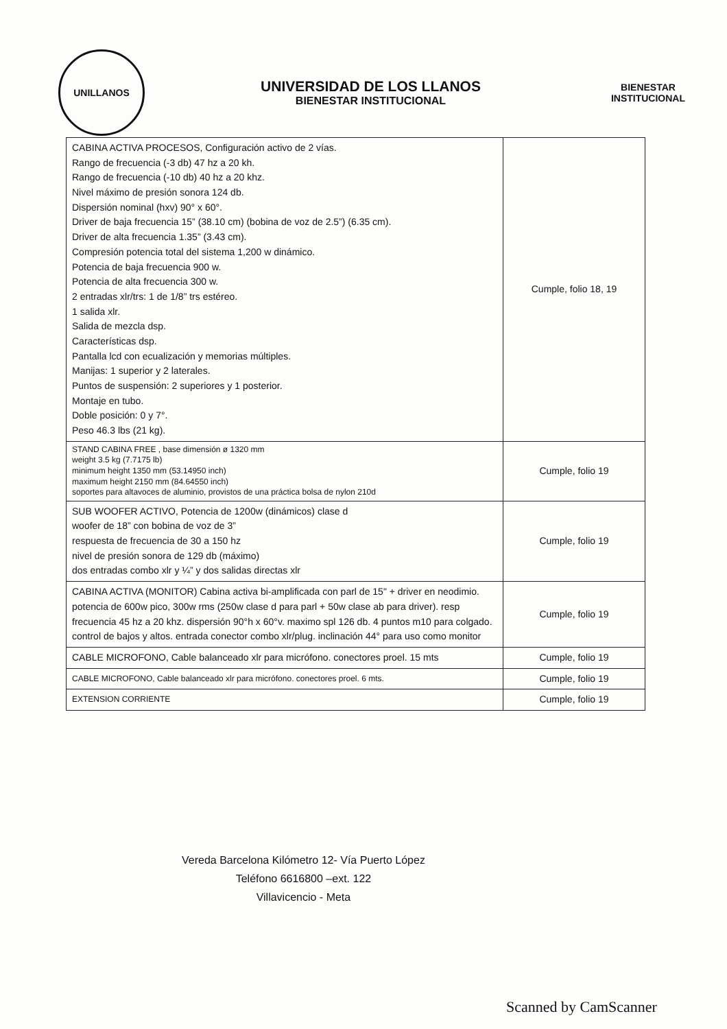UNILLANOS
UNIVERSIDAD DE LOS LLANOS
BIENESTAR INSTITUCIONAL
BIENESTAR
INSTITUCIONAL
| CABINA ACTIVA PROCESOS, Configuración activo de 2 vías. Rango de frecuencia (-3 db) 47 hz a 20 kh. Rango de frecuencia (-10 db) 40 hz a 20 khz. Nivel máximo de presión sonora 124 db. Dispersión nominal (hxv) 90° x 60°. Driver de baja frecuencia 15” (38.10 cm) (bobina de voz de 2.5”) (6.35 cm). Driver de alta frecuencia 1.35” (3.43 cm). Compresión potencia total del sistema 1,200 w dinámico. Potencia de baja frecuencia 900 w. Potencia de alta frecuencia 300 w. 2 entradas xlr/trs: 1 de 1/8” trs estéreo. 1 salida xlr. Salida de mezcla dsp. Características dsp. Pantalla lcd con ecualización y memorias múltiples. Manijas: 1 superior y 2 laterales. Puntos de suspensión: 2 superiores y 1 posterior. Montaje en tubo. Doble posición: 0 y 7°. Peso 46.3 lbs (21 kg). | Cumple, folio 18, 19 |
| STAND CABINA FREE , base dimensión ø 1320 mm weight 3.5 kg (7.7175 lb) minimum height 1350 mm (53.14950 inch) maximum height 2150 mm (84.64550 inch) soportes para altavoces de aluminio, provistos de una práctica bolsa de nylon 210d | Cumple, folio 19 |
| SUB WOOFER ACTIVO, Potencia de 1200w (dinámicos) clase d woofer de 18” con bobina de voz de 3” respuesta de frecuencia de 30 a 150 hz nivel de presión sonora de 129 db (máximo) dos entradas combo xlr y ¼” y dos salidas directas xlr | Cumple, folio 19 |
| CABINA ACTIVA (MONITOR) Cabina activa bi-amplificada con parl de 15" + driver en neodimio. potencia de 600w pico, 300w rms (250w clase d para parl + 50w clase ab para driver). resp frecuencia 45 hz a 20 khz. dispersión 90°h x 60°v. maximo spl 126 db. 4 puntos m10 para colgado. control de bajos y altos. entrada conector combo xlr/plug. inclinación 44° para uso como monitor | Cumple, folio 19 |
| CABLE MICROFONO, Cable balanceado xlr para micrófono. conectores proel. 15 mts | Cumple, folio 19 |
| CABLE MICROFONO, Cable balanceado xlr para micrófono. conectores proel. 6 mts. | Cumple, folio 19 |
| EXTENSION CORRIENTE | Cumple, folio 19 |
Vereda Barcelona Kilómetro 12- Vía Puerto López
Teléfono 6616800 –ext. 122
Villavicencio - Meta
Scanned by CamScanner